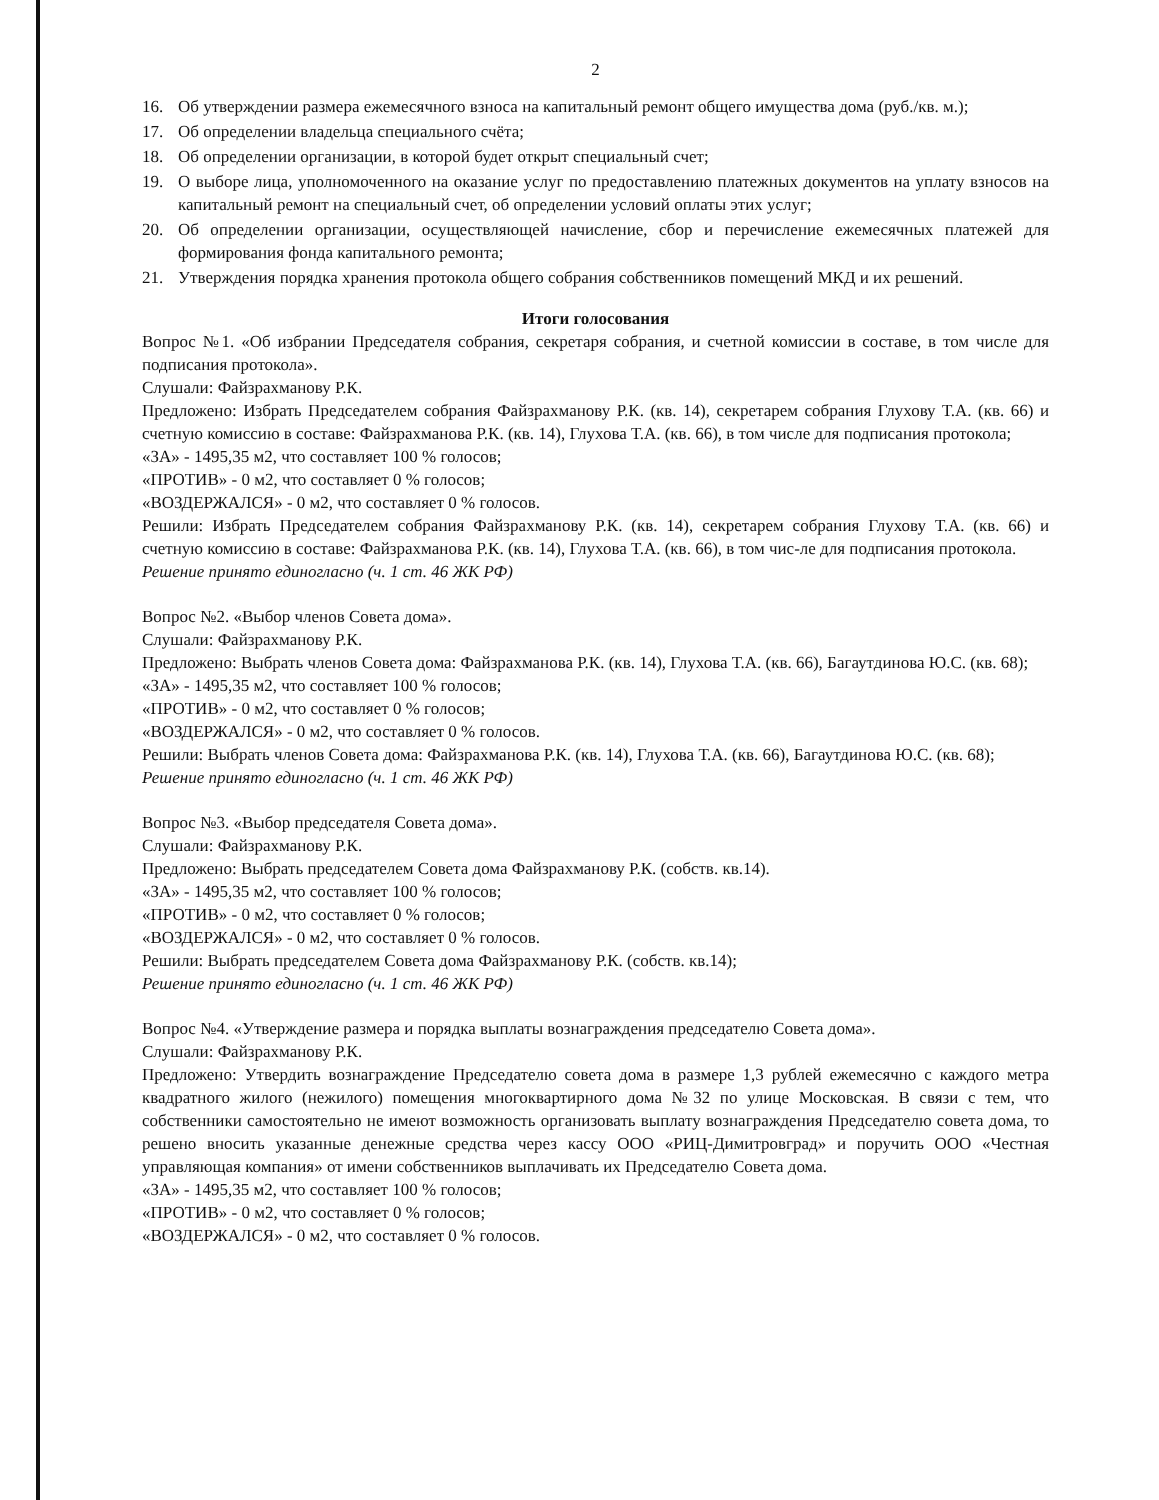2
16. Об утверждении размера ежемесячного взноса на капитальный ремонт общего имущества дома (руб./кв. м.);
17. Об определении владельца специального счёта;
18. Об определении организации, в которой будет открыт специальный счет;
19. О выборе лица, уполномоченного на оказание услуг по предоставлению платежных документов на уплату взносов на капитальный ремонт на специальный счет, об определении условий оплаты этих услуг;
20. Об определении организации, осуществляющей начисление, сбор и перечисление ежемесячных платежей для формирования фонда капитального ремонта;
21. Утверждения порядка хранения протокола общего собрания собственников помещений МКД и их решений.
Итоги голосования
Вопрос №1. «Об избрании Председателя собрания, секретаря собрания, и счетной комиссии в составе, в том числе для подписания протокола».
Слушали: Файзрахманову Р.К.
Предложено: Избрать Председателем собрания Файзрахманову Р.К. (кв. 14), секретарем собрания Глухову Т.А. (кв. 66) и счетную комиссию в составе: Файзрахманова Р.К. (кв. 14), Глухова Т.А. (кв. 66), в том числе для подписания протокола;
«ЗА» - 1495,35 м2, что составляет 100 % голосов;
«ПРОТИВ» - 0 м2, что составляет 0 % голосов;
«ВОЗДЕРЖАЛСЯ» - 0 м2, что составляет 0 % голосов.
Решили: Избрать Председателем собрания Файзрахманову Р.К. (кв. 14), секретарем собрания Глухову Т.А. (кв. 66) и счетную комиссию в составе: Файзрахманова Р.К. (кв. 14), Глухова Т.А. (кв. 66), в том чис-ле для подписания протокола.
Решение принято единогласно (ч. 1 ст. 46 ЖК РФ)
Вопрос №2. «Выбор членов Совета дома».
Слушали: Файзрахманову Р.К.
Предложено: Выбрать членов Совета дома: Файзрахманова Р.К. (кв. 14), Глухова Т.А. (кв. 66), Багаутдинова Ю.С. (кв. 68);
«ЗА» - 1495,35 м2, что составляет 100 % голосов;
«ПРОТИВ» - 0 м2, что составляет 0 % голосов;
«ВОЗДЕРЖАЛСЯ» - 0 м2, что составляет 0 % голосов.
Решили: Выбрать членов Совета дома: Файзрахманова Р.К. (кв. 14), Глухова Т.А. (кв. 66), Багаутдинова Ю.С. (кв. 68);
Решение принято единогласно (ч. 1 ст. 46 ЖК РФ)
Вопрос №3. «Выбор председателя Совета дома».
Слушали: Файзрахманову Р.К.
Предложено: Выбрать председателем Совета дома Файзрахманову Р.К. (собств. кв.14).
«ЗА» - 1495,35 м2, что составляет 100 % голосов;
«ПРОТИВ» - 0 м2, что составляет 0 % голосов;
«ВОЗДЕРЖАЛСЯ» - 0 м2, что составляет 0 % голосов.
Решили: Выбрать председателем Совета дома Файзрахманову Р.К. (собств. кв.14);
Решение принято единогласно (ч. 1 ст. 46 ЖК РФ)
Вопрос №4. «Утверждение размера и порядка выплаты вознаграждения председателю Совета дома».
Слушали: Файзрахманову Р.К.
Предложено: Утвердить вознаграждение Председателю совета дома в размере 1,3 рублей ежемесячно с каждого метра квадратного жилого (нежилого) помещения многоквартирного дома №32 по улице Московская. В связи с тем, что собственники самостоятельно не имеют возможность организовать выплату вознаграждения Председателю совета дома, то решено вносить указанные денежные средства через кассу ООО «РИЦ-Димитровград» и поручить ООО «Честная управляющая компания» от имени собственников выплачивать их Председателю Совета дома.
«ЗА» - 1495,35 м2, что составляет 100 % голосов;
«ПРОТИВ» - 0 м2, что составляет 0 % голосов;
«ВОЗДЕРЖАЛСЯ» - 0 м2, что составляет 0 % голосов.